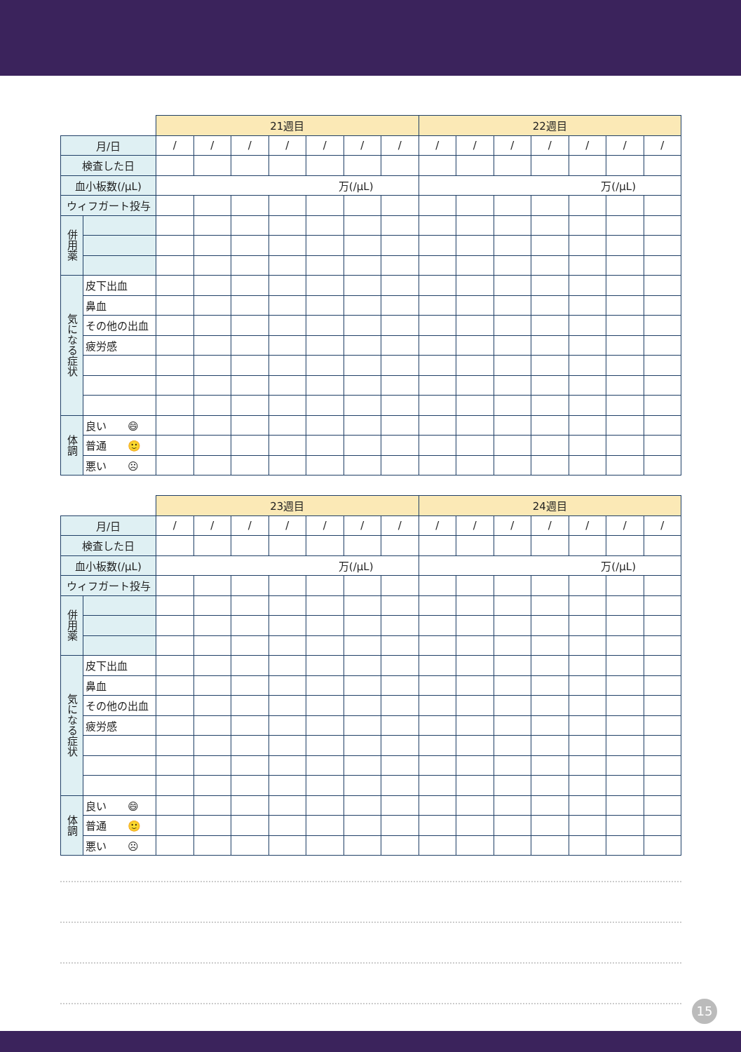| | | 21週目 | | | | | | | 22週目 | | | | | | |
| --- | --- | --- | --- | --- | --- | --- | --- | --- | --- | --- | --- | --- | --- | --- | --- |
| 月/日 | | / | / | / | / | / | / | / | / | / | / | / | / | / | / |
| 検査した日 | | | | | | | | | | | | | | | |
| 血小板数(/μL) | | 万(/μL) | | | | | | | 万(/μL) | | | | | | |
| ウィフガート投与 | | | | | | | | | | | | | | | |
| 併用薬 | | | | | | | | | | | | | | | |
| 気になる症状 | 皮下出血 | | | | | | | | | | | | | | |
| | 鼻血 | | | | | | | | | | | | | | |
| | その他の出血 | | | | | | | | | | | | | | |
| | 疲労感 | | | | | | | | | | | | | | |
| 体調 | 良い 😄 | | | | | | | | | | | | | | |
| | 普通 🙂 | | | | | | | | | | | | | | |
| | 悪い ☹ | | | | | | | | | | | | | | |
| | | 23週目 | | | | | | | 24週目 | | | | | | |
| --- | --- | --- | --- | --- | --- | --- | --- | --- | --- | --- | --- | --- | --- | --- | --- |
| 月/日 | | / | / | / | / | / | / | / | / | / | / | / | / | / | / |
| 検査した日 | | | | | | | | | | | | | | | |
| 血小板数(/μL) | | 万(/μL) | | | | | | | 万(/μL) | | | | | | |
| ウィフガート投与 | | | | | | | | | | | | | | | |
| 併用薬 | | | | | | | | | | | | | | | |
| 気になる症状 | 皮下出血 | | | | | | | | | | | | | | |
| | 鼻血 | | | | | | | | | | | | | | |
| | その他の出血 | | | | | | | | | | | | | | |
| | 疲労感 | | | | | | | | | | | | | | |
| 体調 | 良い 😄 | | | | | | | | | | | | | | |
| | 普通 🙂 | | | | | | | | | | | | | | |
| | 悪い ☹ | | | | | | | | | | | | | | |
15